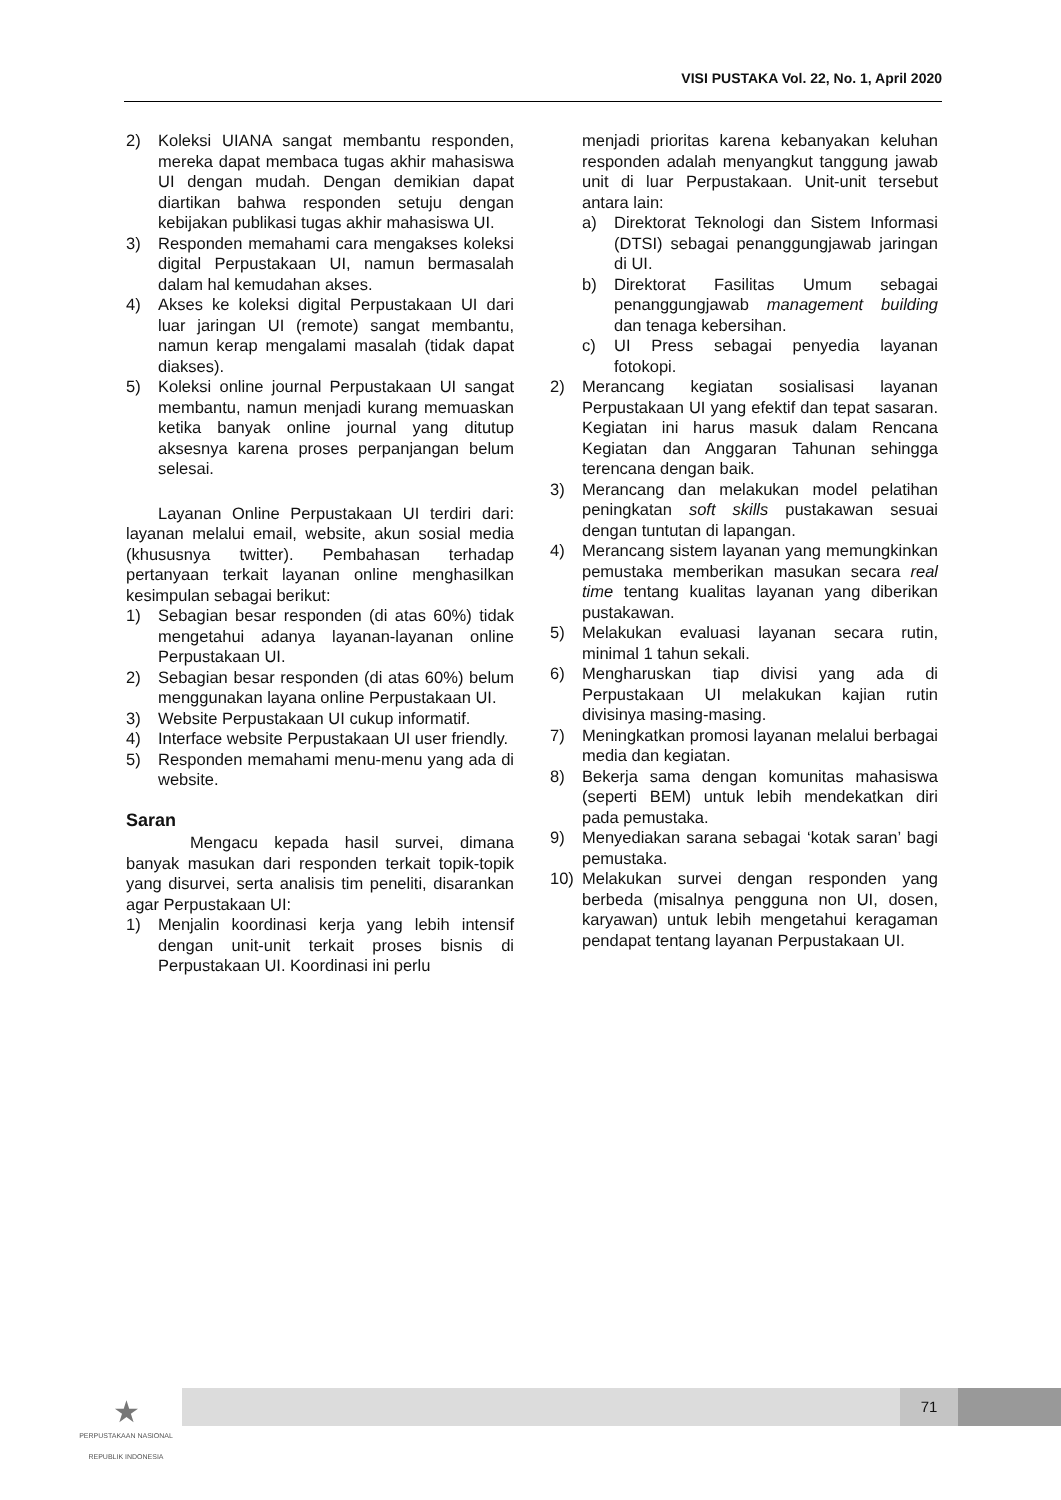VISI PUSTAKA Vol. 22, No. 1, April 2020
2) Koleksi UIANA sangat membantu responden, mereka dapat membaca tugas akhir mahasiswa UI dengan mudah. Dengan demikian dapat diartikan bahwa responden setuju dengan kebijakan publikasi tugas akhir mahasiswa UI.
3) Responden memahami cara mengakses koleksi digital Perpustakaan UI, namun bermasalah dalam hal kemudahan akses.
4) Akses ke koleksi digital Perpustakaan UI dari luar jaringan UI (remote) sangat membantu, namun kerap mengalami masalah (tidak dapat diakses).
5) Koleksi online journal Perpustakaan UI sangat membantu, namun menjadi kurang memuaskan ketika banyak online journal yang ditutup aksesnya karena proses perpanjangan belum selesai.
Layanan Online Perpustakaan UI terdiri dari: layanan melalui email, website, akun sosial media (khususnya twitter). Pembahasan terhadap pertanyaan terkait layanan online menghasilkan kesimpulan sebagai berikut:
1) Sebagian besar responden (di atas 60%) tidak mengetahui adanya layanan-layanan online Perpustakaan UI.
2) Sebagian besar responden (di atas 60%) belum menggunakan layana online Perpustakaan UI.
3) Website Perpustakaan UI cukup informatif.
4) Interface website Perpustakaan UI user friendly.
5) Responden memahami menu-menu yang ada di website.
Saran
Mengacu kepada hasil survei, dimana banyak masukan dari responden terkait topik-topik yang disurvei, serta analisis tim peneliti, disarankan agar Perpustakaan UI:
1) Menjalin koordinasi kerja yang lebih intensif dengan unit-unit terkait proses bisnis di Perpustakaan UI. Koordinasi ini perlu
menjadi prioritas karena kebanyakan keluhan responden adalah menyangkut tanggung jawab unit di luar Perpustakaan. Unit-unit tersebut antara lain:
a) Direktorat Teknologi dan Sistem Informasi (DTSI) sebagai penanggungjawab jaringan di UI.
b) Direktorat Fasilitas Umum sebagai penanggungjawab management building dan tenaga kebersihan.
c) UI Press sebagai penyedia layanan fotokopi.
2) Merancang kegiatan sosialisasi layanan Perpustakaan UI yang efektif dan tepat sasaran. Kegiatan ini harus masuk dalam Rencana Kegiatan dan Anggaran Tahunan sehingga terencana dengan baik.
3) Merancang dan melakukan model pelatihan peningkatan soft skills pustakawan sesuai dengan tuntutan di lapangan.
4) Merancang sistem layanan yang memungkinkan pemustaka memberikan masukan secara real time tentang kualitas layanan yang diberikan pustakawan.
5) Melakukan evaluasi layanan secara rutin, minimal 1 tahun sekali.
6) Mengharuskan tiap divisi yang ada di Perpustakaan UI melakukan kajian rutin divisinya masing-masing.
7) Meningkatkan promosi layanan melalui berbagai media dan kegiatan.
8) Bekerja sama dengan komunitas mahasiswa (seperti BEM) untuk lebih mendekatkan diri pada pemustaka.
9) Menyediakan sarana sebagai ‘kotak saran’ bagi pemustaka.
10) Melakukan survei dengan responden yang berbeda (misalnya pengguna non UI, dosen, karyawan) untuk lebih mengetahui keragaman pendapat tentang layanan Perpustakaan UI.
★
PERPUSTAKAAN NASIONAL
REPUBLIK INDONESIA
71